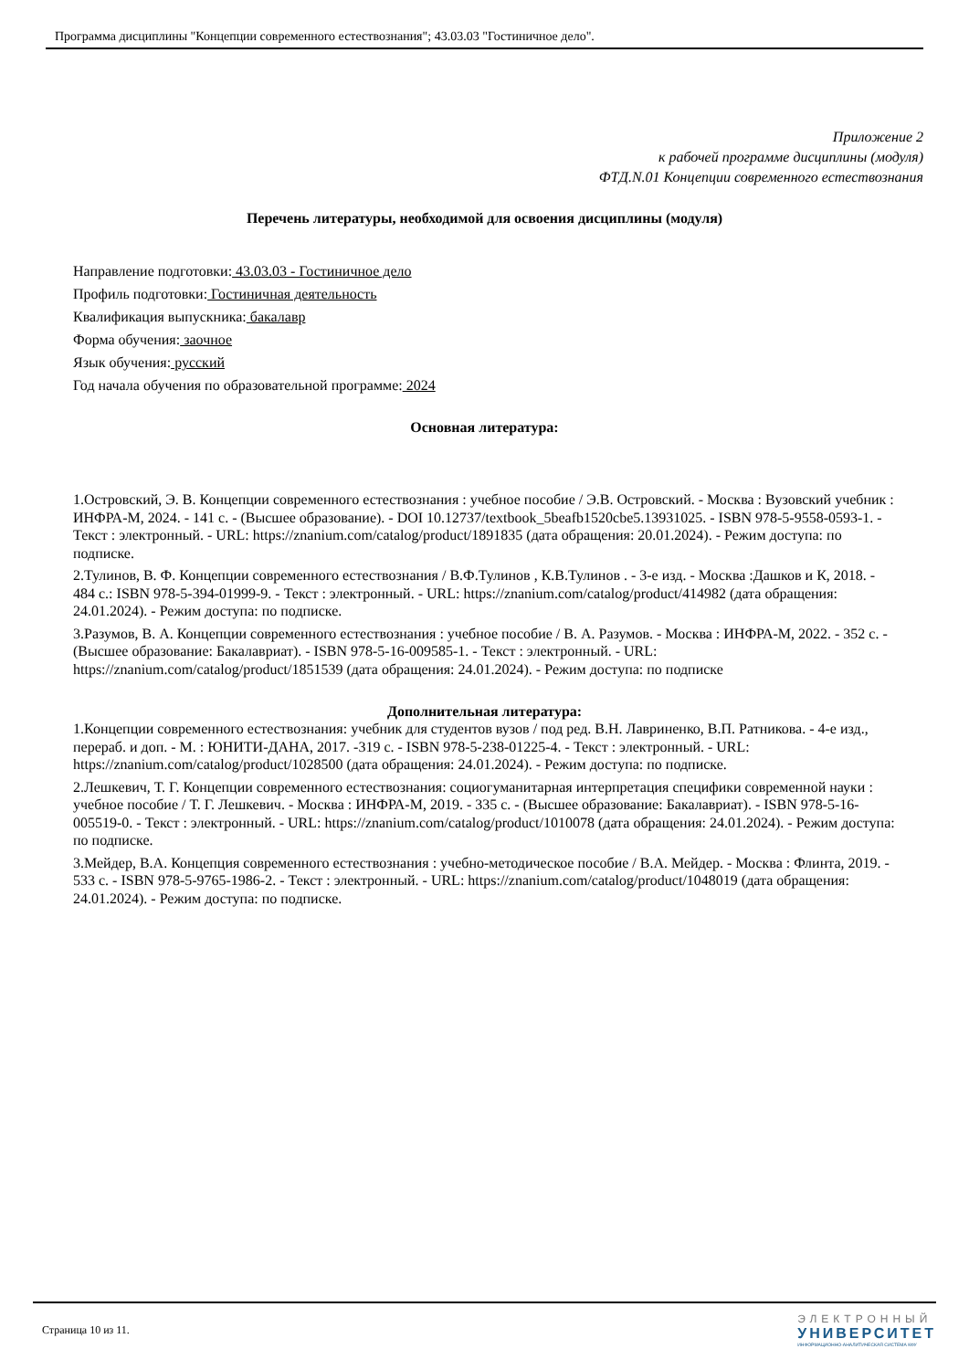Программа дисциплины "Концепции современного естествознания"; 43.03.03 "Гостиничное дело".
Приложение 2
к рабочей программе дисциплины (модуля)
ФТД.N.01 Концепции современного естествознания
Перечень литературы, необходимой для освоения дисциплины (модуля)
Направление подготовки: 43.03.03 - Гостиничное дело
Профиль подготовки: Гостиничная деятельность
Квалификация выпускника: бакалавр
Форма обучения: заочное
Язык обучения: русский
Год начала обучения по образовательной программе: 2024
Основная литература:
1.Островский, Э. В. Концепции современного естествознания : учебное пособие / Э.В. Островский. - Москва : Вузовский учебник : ИНФРА-М, 2024. - 141 с. - (Высшее образование). - DOI 10.12737/textbook_5beafb1520cbe5.13931025. - ISBN 978-5-9558-0593-1. - Текст : электронный. - URL: https://znanium.com/catalog/product/1891835 (дата обращения: 20.01.2024). - Режим доступа: по подписке.
2.Тулинов, В. Ф. Концепции современного естествознания / В.Ф.Тулинов , К.В.Тулинов . - 3-е изд. - Москва :Дашков и К, 2018. - 484 с.: ISBN 978-5-394-01999-9. - Текст : электронный. - URL: https://znanium.com/catalog/product/414982 (дата обращения: 24.01.2024). - Режим доступа: по подписке.
3.Разумов, В. А. Концепции современного естествознания : учебное пособие / В. А. Разумов. - Москва : ИНФРА-М, 2022. - 352 с. - (Высшее образование: Бакалавриат). - ISBN 978-5-16-009585-1. - Текст : электронный. - URL: https://znanium.com/catalog/product/1851539 (дата обращения: 24.01.2024). - Режим доступа: по подписке
Дополнительная литература:
1.Концепции современного естествознания: учебник для студентов вузов / под ред. В.Н. Лавриненко, В.П. Ратникова. - 4-е изд., перераб. и доп. - М. : ЮНИТИ-ДАНА, 2017. -319 с. - ISBN 978-5-238-01225-4. - Текст : электронный. - URL: https://znanium.com/catalog/product/1028500 (дата обращения: 24.01.2024). - Режим доступа: по подписке.
2.Лешкевич, Т. Г. Концепции современного естествознания: социогуманитарная интерпретация специфики современной науки : учебное пособие / Т. Г. Лешкевич. - Москва : ИНФРА-М, 2019. - 335 с. - (Высшее образование: Бакалавриат). - ISBN 978-5-16-005519-0. - Текст : электронный. - URL: https://znanium.com/catalog/product/1010078 (дата обращения: 24.01.2024). - Режим доступа: по подписке.
3.Мейдер, В.А. Концепция современного естествознания : учебно-методическое пособие / В.А. Мейдер. - Москва : Флинта, 2019. - 533 с. - ISBN 978-5-9765-1986-2. - Текст : электронный. - URL: https://znanium.com/catalog/product/1048019 (дата обращения: 24.01.2024). - Режим доступа: по подписке.
Страница 10 из 11.
ЭЛЕКТРОННЫЙ
УНИВЕРСИТЕТ
ИНФОРМАЦИОННО-АНАЛИТИЧЕСКАЯ СИСТЕМА КФУ